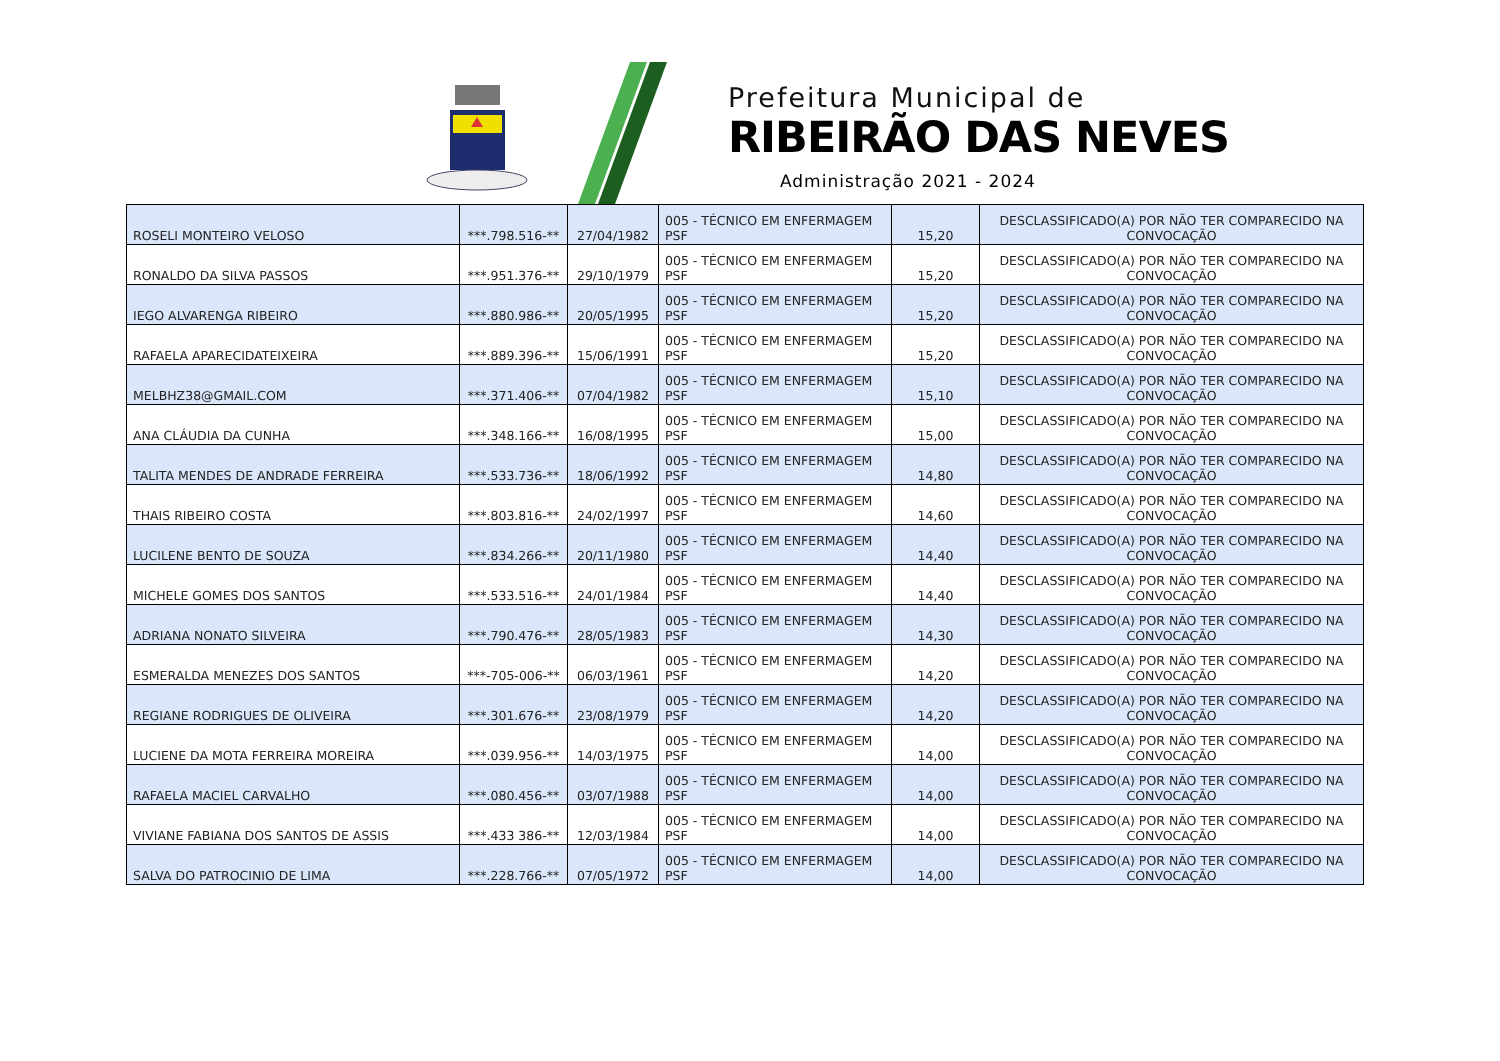Prefeitura Municipal de
RIBEIRÃO DAS NEVES
Administração 2021 - 2024
| ROSELI MONTEIRO VELOSO | ***.798.516-** | 27/04/1982 | 005 - TÉCNICO EM ENFERMAGEM PSF | 15,20 | DESCLASSIFICADO(A) POR NÃO TER COMPARECIDO NA CONVOCAÇÃO |
| RONALDO DA SILVA PASSOS | ***.951.376-** | 29/10/1979 | 005 - TÉCNICO EM ENFERMAGEM PSF | 15,20 | DESCLASSIFICADO(A) POR NÃO TER COMPARECIDO NA CONVOCAÇÃO |
| IEGO ALVARENGA RIBEIRO | ***.880.986-** | 20/05/1995 | 005 - TÉCNICO EM ENFERMAGEM PSF | 15,20 | DESCLASSIFICADO(A) POR NÃO TER COMPARECIDO NA CONVOCAÇÃO |
| RAFAELA APARECIDATEIXEIRA | ***.889.396-** | 15/06/1991 | 005 - TÉCNICO EM ENFERMAGEM PSF | 15,20 | DESCLASSIFICADO(A) POR NÃO TER COMPARECIDO NA CONVOCAÇÃO |
| MELBHZ38@GMAIL.COM | ***.371.406-** | 07/04/1982 | 005 - TÉCNICO EM ENFERMAGEM PSF | 15,10 | DESCLASSIFICADO(A) POR NÃO TER COMPARECIDO NA CONVOCAÇÃO |
| ANA CLÁUDIA DA CUNHA | ***.348.166-** | 16/08/1995 | 005 - TÉCNICO EM ENFERMAGEM PSF | 15,00 | DESCLASSIFICADO(A) POR NÃO TER COMPARECIDO NA CONVOCAÇÃO |
| TALITA MENDES DE ANDRADE FERREIRA | ***.533.736-** | 18/06/1992 | 005 - TÉCNICO EM ENFERMAGEM PSF | 14,80 | DESCLASSIFICADO(A) POR NÃO TER COMPARECIDO NA CONVOCAÇÃO |
| THAIS RIBEIRO COSTA | ***.803.816-** | 24/02/1997 | 005 - TÉCNICO EM ENFERMAGEM PSF | 14,60 | DESCLASSIFICADO(A) POR NÃO TER COMPARECIDO NA CONVOCAÇÃO |
| LUCILENE BENTO DE SOUZA | ***.834.266-** | 20/11/1980 | 005 - TÉCNICO EM ENFERMAGEM PSF | 14,40 | DESCLASSIFICADO(A) POR NÃO TER COMPARECIDO NA CONVOCAÇÃO |
| MICHELE GOMES DOS SANTOS | ***.533.516-** | 24/01/1984 | 005 - TÉCNICO EM ENFERMAGEM PSF | 14,40 | DESCLASSIFICADO(A) POR NÃO TER COMPARECIDO NA CONVOCAÇÃO |
| ADRIANA NONATO SILVEIRA | ***.790.476-** | 28/05/1983 | 005 - TÉCNICO EM ENFERMAGEM PSF | 14,30 | DESCLASSIFICADO(A) POR NÃO TER COMPARECIDO NA CONVOCAÇÃO |
| ESMERALDA MENEZES DOS SANTOS | ***-705-006-** | 06/03/1961 | 005 - TÉCNICO EM ENFERMAGEM PSF | 14,20 | DESCLASSIFICADO(A) POR NÃO TER COMPARECIDO NA CONVOCAÇÃO |
| REGIANE RODRIGUES DE OLIVEIRA | ***.301.676-** | 23/08/1979 | 005 - TÉCNICO EM ENFERMAGEM PSF | 14,20 | DESCLASSIFICADO(A) POR NÃO TER COMPARECIDO NA CONVOCAÇÃO |
| LUCIENE DA MOTA FERREIRA MOREIRA | ***.039.956-** | 14/03/1975 | 005 - TÉCNICO EM ENFERMAGEM PSF | 14,00 | DESCLASSIFICADO(A) POR NÃO TER COMPARECIDO NA CONVOCAÇÃO |
| RAFAELA MACIEL CARVALHO | ***.080.456-** | 03/07/1988 | 005 - TÉCNICO EM ENFERMAGEM PSF | 14,00 | DESCLASSIFICADO(A) POR NÃO TER COMPARECIDO NA CONVOCAÇÃO |
| VIVIANE FABIANA DOS SANTOS DE ASSIS | ***.433 386-** | 12/03/1984 | 005 - TÉCNICO EM ENFERMAGEM PSF | 14,00 | DESCLASSIFICADO(A) POR NÃO TER COMPARECIDO NA CONVOCAÇÃO |
| SALVA DO PATROCINIO DE LIMA | ***.228.766-** | 07/05/1972 | 005 - TÉCNICO EM ENFERMAGEM PSF | 14,00 | DESCLASSIFICADO(A) POR NÃO TER COMPARECIDO NA CONVOCAÇÃO |